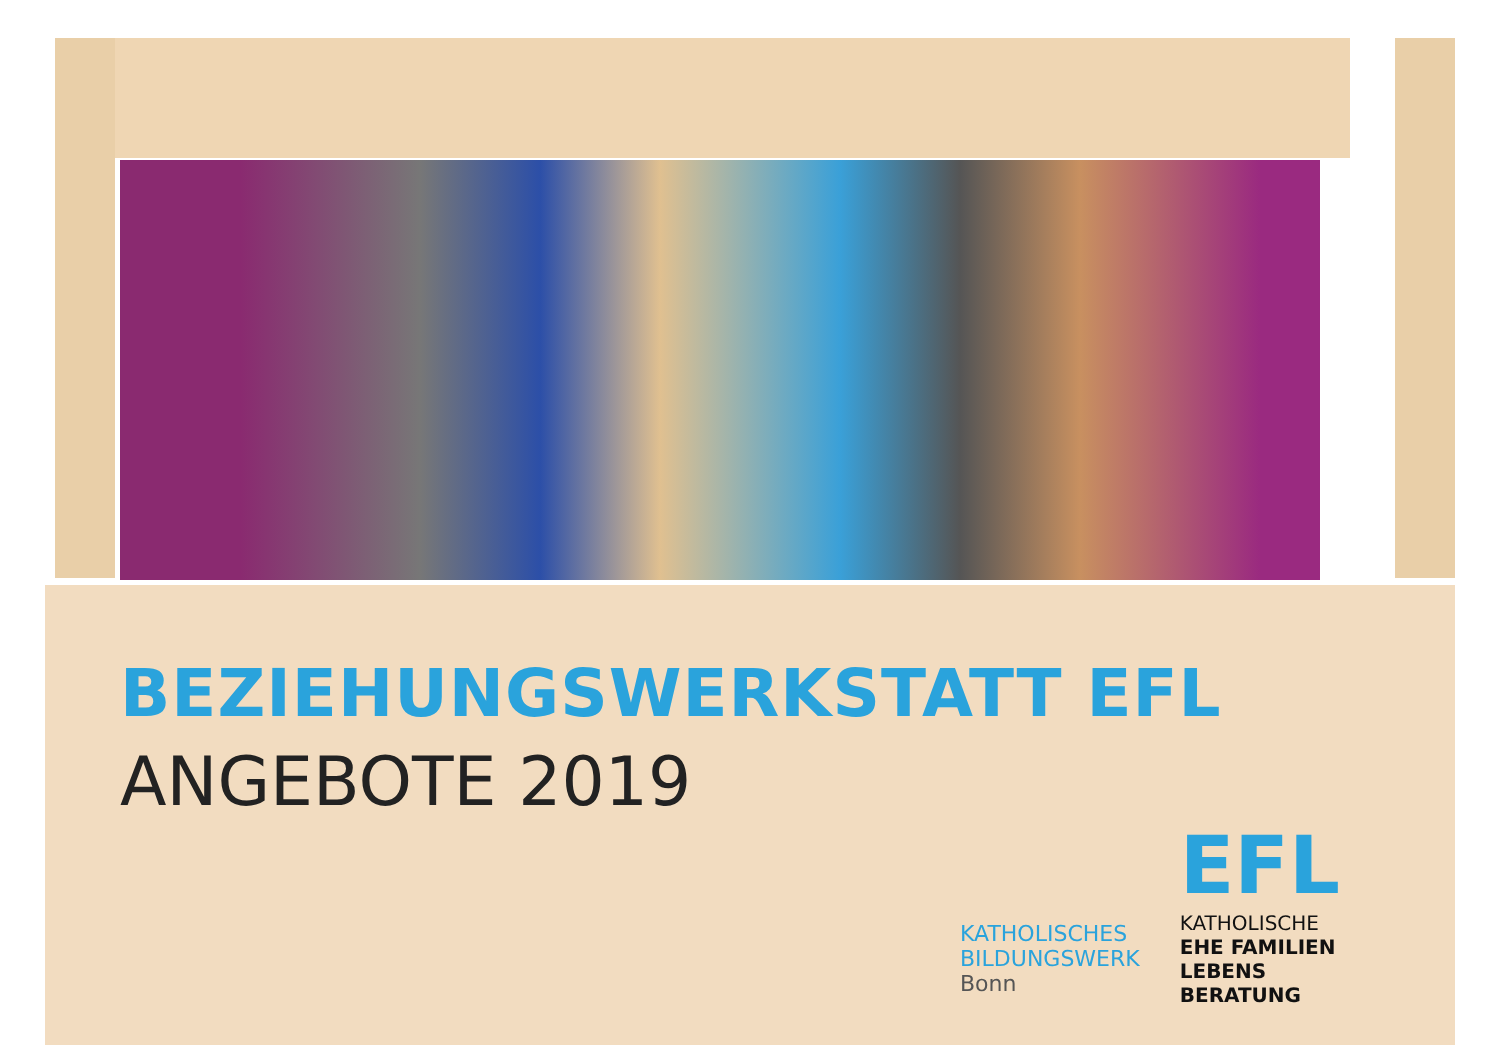BEZIEHUNGSWERKSTATT EFL
ANGEBOTE 2019
KATHOLISCHES
BILDUNGSWERK
Bonn
EFL
KATHOLISCHE
EHE FAMILIEN
LEBENS
BERATUNG